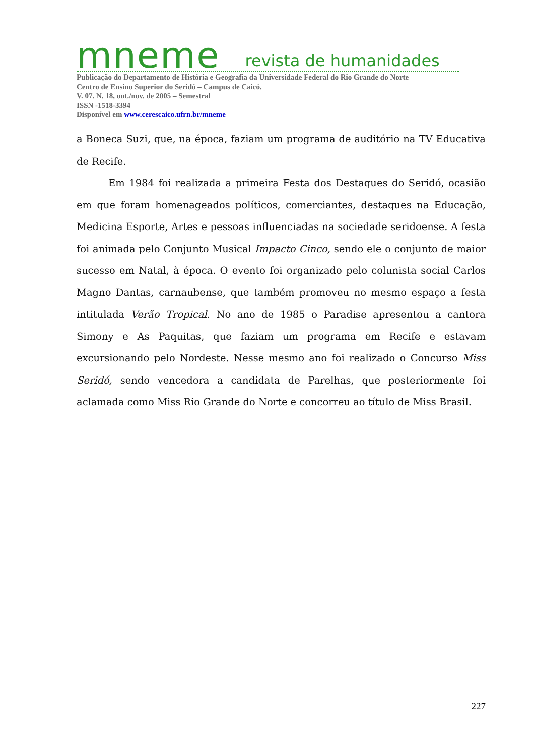mneme revista de humanidades
Publicação do Departamento de História e Geografia da Universidade Federal do Rio Grande do Norte
Centro de Ensino Superior do Seridó – Campus de Caicó.
V. 07. N. 18, out./nov. de 2005 – Semestral
ISSN -1518-3394
Disponível em www.cerescaico.ufrn.br/mneme
a Boneca Suzi, que, na época, faziam um programa de auditório na TV Educativa de Recife.
Em 1984 foi realizada a primeira Festa dos Destaques do Seridó, ocasião em que foram homenageados políticos, comerciantes, destaques na Educação, Medicina Esporte, Artes e pessoas influenciadas na sociedade seridoense. A festa foi animada pelo Conjunto Musical Impacto Cinco, sendo ele o conjunto de maior sucesso em Natal, à época. O evento foi organizado pelo colunista social Carlos Magno Dantas, carnaubense, que também promoveu no mesmo espaço a festa intitulada Verão Tropical. No ano de 1985 o Paradise apresentou a cantora Simony e As Paquitas, que faziam um programa em Recife e estavam excursionando pelo Nordeste. Nesse mesmo ano foi realizado o Concurso Miss Seridó, sendo vencedora a candidata de Parelhas, que posteriormente foi aclamada como Miss Rio Grande do Norte e concorreu ao título de Miss Brasil.
227